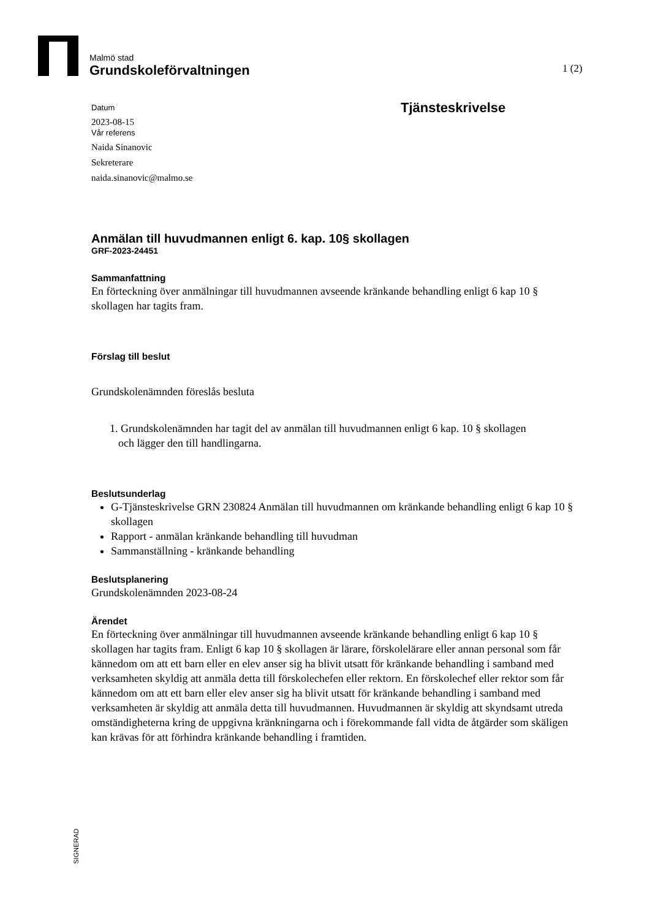Malmö stad
Grundskoleförvaltningen
1 (2)
Tjänsteskrivelse
Datum
2023-08-15
Vår referens
Naida Sinanovic
Sekreterare
naida.sinanovic@malmo.se
Anmälan till huvudmannen enligt 6. kap. 10§ skollagen
GRF-2023-24451
Sammanfattning
En förteckning över anmälningar till huvudmannen avseende kränkande behandling enligt 6 kap 10 § skollagen har tagits fram.
Förslag till beslut
Grundskolenämnden föreslås besluta
1. Grundskolenämnden har tagit del av anmälan till huvudmannen enligt 6 kap. 10 § skollagen och lägger den till handlingarna.
Beslutsunderlag
G-Tjänsteskrivelse GRN 230824 Anmälan till huvudmannen om kränkande behandling enligt 6 kap 10 § skollagen
Rapport - anmälan kränkande behandling till huvudman
Sammanställning - kränkande behandling
Beslutsplanering
Grundskolenämnden 2023-08-24
Ärendet
En förteckning över anmälningar till huvudmannen avseende kränkande behandling enligt 6 kap 10 § skollagen har tagits fram. Enligt 6 kap 10 § skollagen är lärare, förskolelärare eller annan personal som får kännedom om att ett barn eller en elev anser sig ha blivit utsatt för kränkande behandling i samband med verksamheten skyldig att anmäla detta till förskolechefen eller rektorn. En förskolechef eller rektor som får kännedom om att ett barn eller elev anser sig ha blivit utsatt för kränkande behandling i samband med verksamheten är skyldig att anmäla detta till huvudmannen. Huvudmannen är skyldig att skyndsamt utreda omständigheterna kring de uppgivna kränkningarna och i förekommande fall vidta de åtgärder som skäligen kan krävas för att förhindra kränkande behandling i framtiden.
SIGNERAD